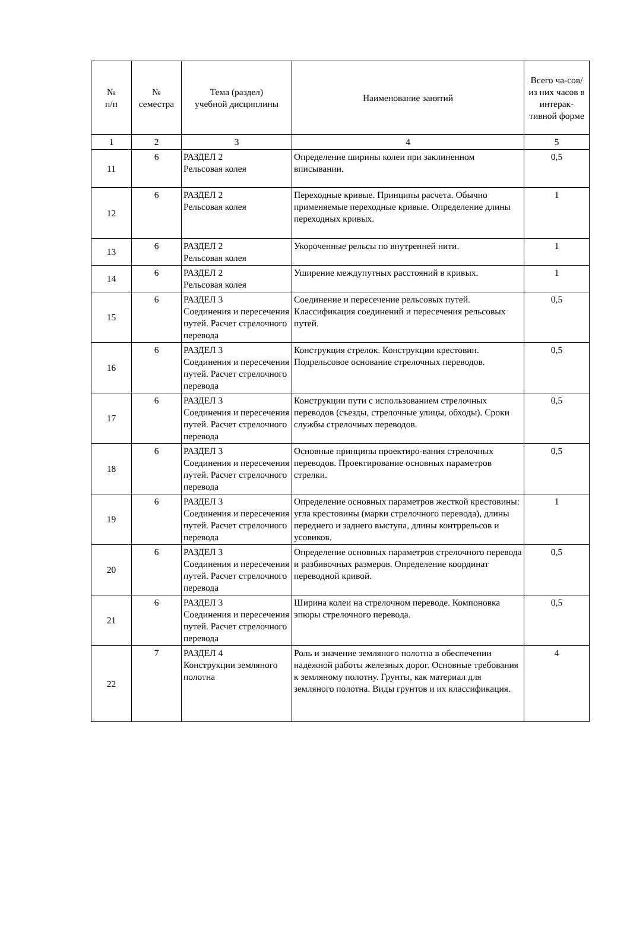| № п/п | № семестра | Тема (раздел) учебной дисциплины | Наименование занятий | Всего ча-сов/ из них часов в интерак-тивной форме |
| --- | --- | --- | --- | --- |
| 1 | 2 | 3 | 4 | 5 |
| 11 | 6 | РАЗДЕЛ 2 Рельсовая колея | Определение ширины колеи при заклиненном вписывании. | 0,5 |
| 12 | 6 | РАЗДЕЛ 2 Рельсовая колея | Переходные кривые. Принципы расчета. Обычно применяемые переходные кривые. Определение длины переходных кривых. | 1 |
| 13 | 6 | РАЗДЕЛ 2 Рельсовая колея | Укороченные рельсы по внутренней нити. | 1 |
| 14 | 6 | РАЗДЕЛ 2 Рельсовая колея | Уширение междупутных расстояний в кривых. | 1 |
| 15 | 6 | РАЗДЕЛ 3 Соединения и пересечения путей. Расчет стрелочного перевода | Соединение и пересечение рельсовых путей. Классификация соединений и пересечения рельсовых путей. | 0,5 |
| 16 | 6 | РАЗДЕЛ 3 Соединения и пересечения путей. Расчет стрелочного перевода | Конструкция стрелок. Конструкции крестовин. Подрельсовое основание стрелочных переводов. | 0,5 |
| 17 | 6 | РАЗДЕЛ 3 Соединения и пересечения путей. Расчет стрелочного перевода | Конструкции пути с использованием стрелочных переводов (съезды, стрелочные улицы, обходы). Сроки службы стрелочных переводов. | 0,5 |
| 18 | 6 | РАЗДЕЛ 3 Соединения и пересечения путей. Расчет стрелочного перевода | Основные принципы проектиро-вания стрелочных переводов. Проектирование основных параметров стрелки. | 0,5 |
| 19 | 6 | РАЗДЕЛ 3 Соединения и пересечения путей. Расчет стрелочного перевода | Определение основных параметров жесткой крестовины: угла крестовины (марки стрелочного перевода), длины переднего и заднего выступа, длины контррельсов и усовиков. | 1 |
| 20 | 6 | РАЗДЕЛ 3 Соединения и пересечения путей. Расчет стрелочного перевода | Определение основных параметров стрелочного перевода и разбивочных размеров. Определение координат переводной кривой. | 0,5 |
| 21 | 6 | РАЗДЕЛ 3 Соединения и пересечения путей. Расчет стрелочного перевода | Ширина колеи на стрелочном переводе. Компоновка эпюры стрелочного перевода. | 0,5 |
| 22 | 7 | РАЗДЕЛ 4 Конструкции земляного полотна | Роль и значение земляного полотна в обеспечении надежной работы железных дорог. Основные требования к земляному полотну. Грунты, как материал для земляного полотна. Виды грунтов и их классификация. | 4 |